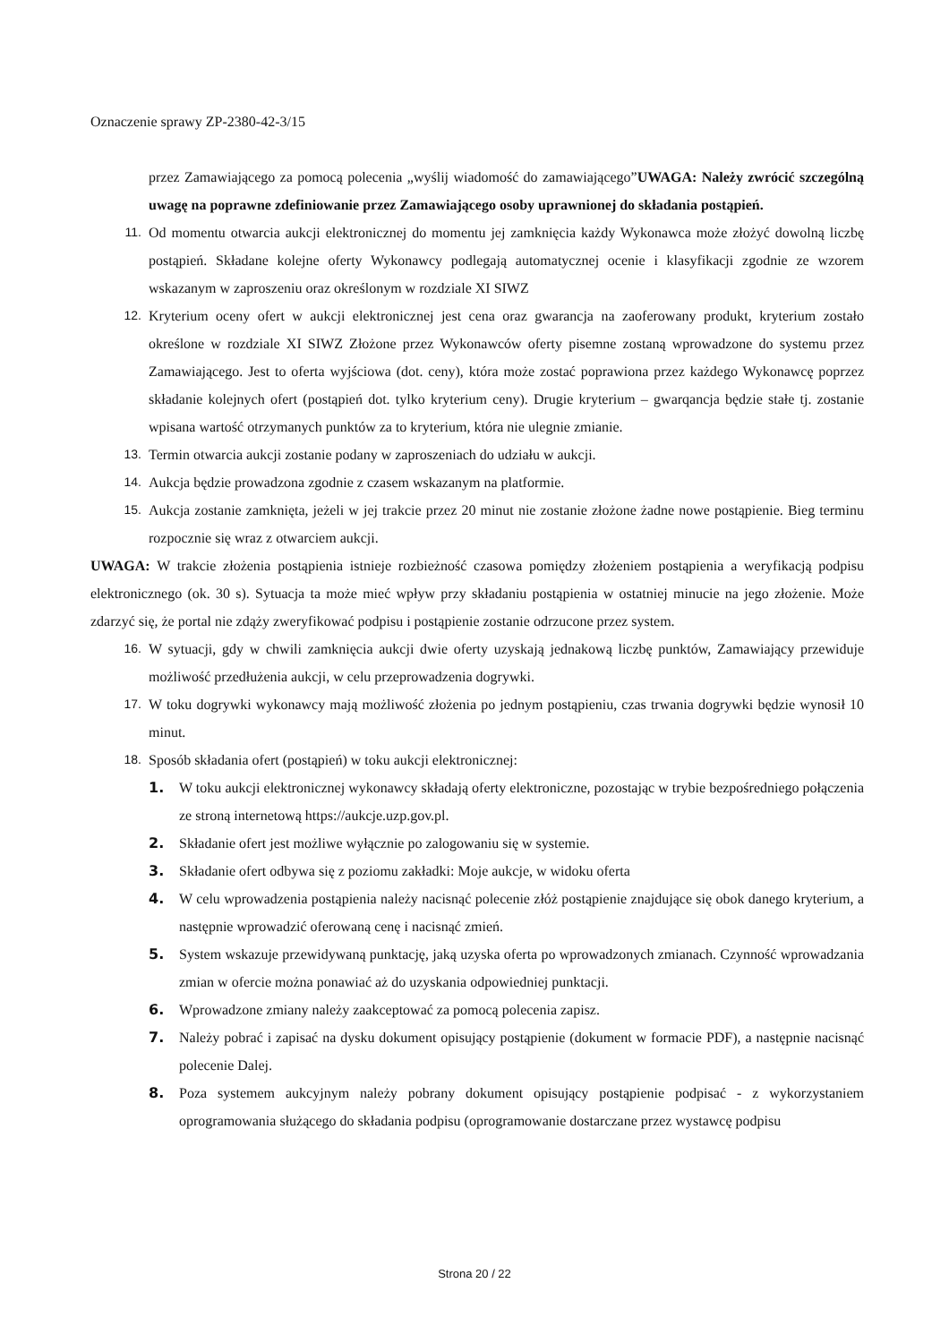Oznaczenie sprawy ZP-2380-42-3/15
przez Zamawiającego za pomocą polecenia „wyślij wiadomość do zamawiającego”UWAGA: Należy zwrócić szczególną uwagę na poprawne zdefiniowanie przez Zamawiającego osoby uprawnionej do składania postąpień.
11. Od momentu otwarcia aukcji elektronicznej do momentu jej zamknięcia każdy Wykonawca może złożyć dowolną liczbę postąpień. Składane kolejne oferty Wykonawcy podlegają automatycznej ocenie i klasyfikacji zgodnie ze wzorem wskazanym w zaproszeniu oraz określonym w rozdziale XI SIWZ
12. Kryterium oceny ofert w aukcji elektronicznej jest cena oraz gwarancja na zaoferowany produkt, kryterium zostało określone w rozdziale XI SIWZ Złożone przez Wykonawców oferty pisemne zostaną wprowadzone do systemu przez Zamawiającego. Jest to oferta wyjściowa (dot. ceny), która może zostać poprawiona przez każdego Wykonawcę poprzez składanie kolejnych ofert (postąpień dot. tylko kryterium ceny). Drugie kryterium – gwarqancja będzie stałe tj. zostanie wpisana wartość otrzymanych punktów za to kryterium, która nie ulegnie zmianie.
13. Termin otwarcia aukcji zostanie podany w zaproszeniach do udziału w aukcji.
14. Aukcja będzie prowadzona zgodnie z czasem wskazanym na platformie.
15. Aukcja zostanie zamknięta, jeżeli w jej trakcie przez 20 minut nie zostanie złożone żadne nowe postąpienie. Bieg terminu rozpocznie się wraz z otwarciem aukcji.
UWAGA: W trakcie złożenia postąpienia istnieje rozbieżność czasowa pomiędzy złożeniem postąpienia a weryfikacją podpisu elektronicznego (ok. 30 s). Sytuacja ta może mieć wpływ przy składaniu postąpienia w ostatniej minucie na jego złożenie. Może zdarzyć się, że portal nie zdąży zweryfikować podpisu i postąpienie zostanie odrzucone przez system.
16. W sytuacji, gdy w chwili zamknięcia aukcji dwie oferty uzyskają jednakową liczbę punktów, Zamawiający przewiduje możliwość przedłużenia aukcji, w celu przeprowadzenia dogrywki.
17. W toku dogrywki wykonawcy mają możliwość złożenia po jednym postąpieniu, czas trwania dogrywki będzie wynosił 10 minut.
18. Sposób składania ofert (postąpień) w toku aukcji elektronicznej:
1. W toku aukcji elektronicznej wykonawcy składają oferty elektroniczne, pozostając w trybie bezpośredniego połączenia ze stroną internetową https://aukcje.uzp.gov.pl.
2. Składanie ofert jest możliwe wyłącznie po zalogowaniu się w systemie.
3. Składanie ofert odbywa się z poziomu zakładki: Moje aukcje, w widoku oferta
4. W celu wprowadzenia postąpienia należy nacisnąć polecenie złóż postąpienie znajdujące się obok danego kryterium, a następnie wprowadzić oferowaną cenę i nacisnąć zmień.
5. System wskazuje przewidywaną punktację, jaką uzyska oferta po wprowadzonych zmianach. Czynność wprowadzania zmian w ofercie można ponawiać aż do uzyskania odpowiedniej punktacji.
6. Wprowadzone zmiany należy zaakceptować za pomocą polecenia zapisz.
7. Należy pobrać i zapisać na dysku dokument opisujący postąpienie (dokument w formacie PDF), a następnie nacisnąć polecenie Dalej.
8. Poza systemem aukcyjnym należy pobrany dokument opisujący postąpienie podpisać - z wykorzystaniem oprogramowania służącego do składania podpisu (oprogramowanie dostarczane przez wystawcę podpisu
Strona 20 / 22